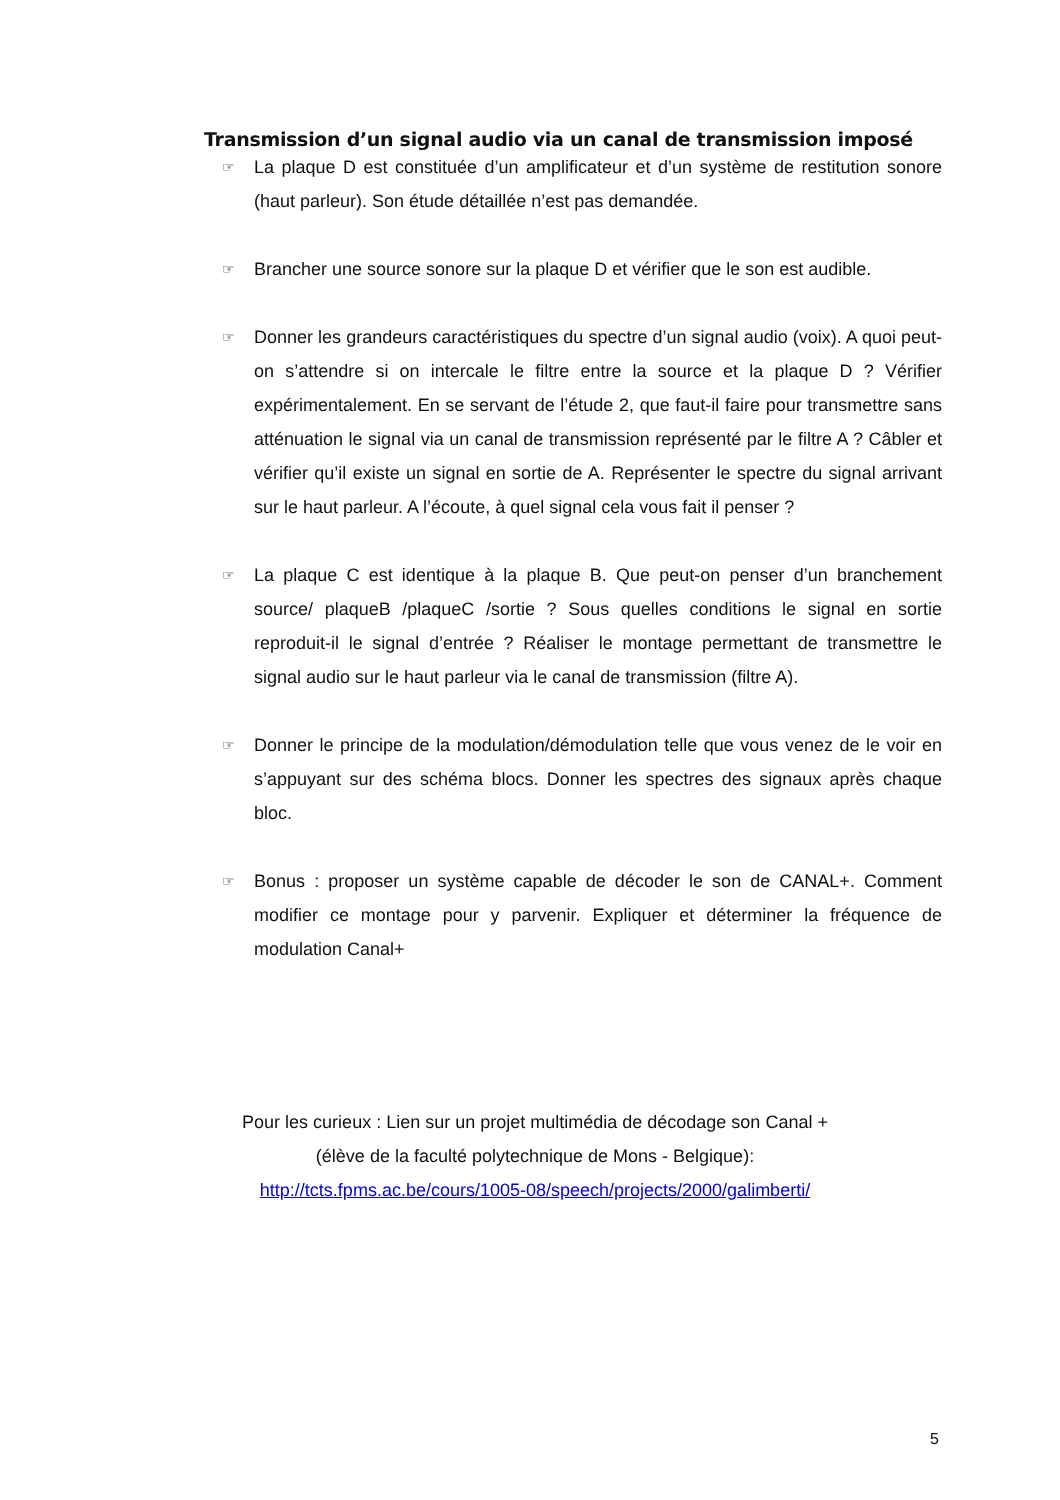Transmission d’un signal audio via un canal de transmission imposé
☞ La plaque D est constituée d’un amplificateur et d’un système de restitution sonore (haut parleur). Son étude détaillée n’est pas demandée.
☞ Brancher une source sonore sur la plaque D et vérifier que le son est audible.
☞ Donner les grandeurs caractéristiques du spectre d’un signal audio (voix). A quoi peut-on s’attendre si on intercale le filtre entre la source et la plaque D ? Vérifier expérimentalement. En se servant de l’étude 2, que faut-il faire pour transmettre sans atténuation le signal via un canal de transmission représenté par le filtre A ? Câbler et vérifier qu’il existe un signal en sortie de A. Représenter le spectre du signal arrivant sur le haut parleur. A l’écoute, à quel signal cela vous fait il penser ?
☞ La plaque C est identique à la plaque B. Que peut-on penser d’un branchement source/ plaqueB /plaqueC /sortie ? Sous quelles conditions le signal en sortie reproduit-il le signal d’entrée ? Réaliser le montage permettant de transmettre le signal audio sur le haut parleur via le canal de transmission (filtre A).
☞ Donner le principe de la modulation/démodulation telle que vous venez de le voir en s’appuyant sur des schéma blocs. Donner les spectres des signaux après chaque bloc.
☞ Bonus : proposer un système capable de décoder le son de CANAL+. Comment modifier ce montage pour y parvenir. Expliquer et déterminer la fréquence de modulation Canal+
Pour les curieux : Lien sur un projet multimédia de décodage son Canal +
(élève de la faculté polytechnique de Mons - Belgique):
http://tcts.fpms.ac.be/cours/1005-08/speech/projects/2000/galimberti/
5